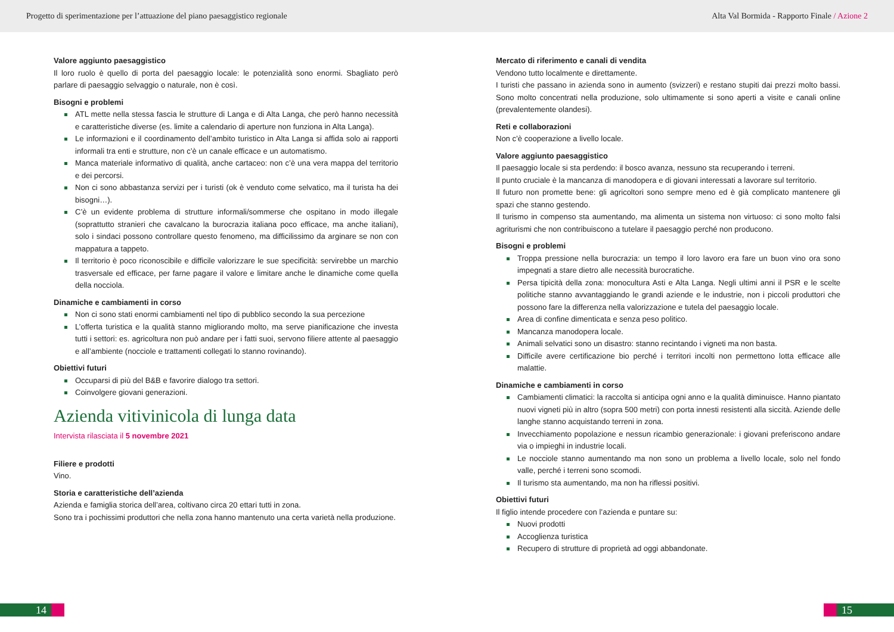Progetto di sperimentazione per l’attuazione del piano paesaggistico regionale Alta Val Bormida - Rapporto Finale / Azione 2
Valore aggiunto paesaggistico
Il loro ruolo è quello di porta del paesaggio locale: le potenzialità sono enormi. Sbagliato però parlare di paesaggio selvaggio o naturale, non è così.
Bisogni e problemi
ATL mette nella stessa fascia le strutture di Langa e di Alta Langa, che però hanno necessità e caratteristiche diverse (es. limite a calendario di aperture non funziona in Alta Langa).
Le informazioni e il coordinamento dell’ambito turistico in Alta Langa si affida solo ai rapporti informali tra enti e strutture, non c’è un canale efficace e un automatismo.
Manca materiale informativo di qualità, anche cartaceo: non c’è una vera mappa del territorio e dei percorsi.
Non ci sono abbastanza servizi per i turisti (ok è venduto come selvatico, ma il turista ha dei bisogni…).
C’è un evidente problema di strutture informali/sommerse che ospitano in modo illegale (soprattutto stranieri che cavalcano la burocrazia italiana poco efficace, ma anche italiani), solo i sindaci possono controllare questo fenomeno, ma difficilissimo da arginare se non con mappatura a tappeto.
Il territorio è poco riconoscibile e difficile valorizzare le sue specificità: servirebbe un marchio trasversale ed efficace, per farne pagare il valore e limitare anche le dinamiche come quella della nocciola.
Dinamiche e cambiamenti in corso
Non ci sono stati enormi cambiamenti nel tipo di pubblico secondo la sua percezione
L’offerta turistica e la qualità stanno migliorando molto, ma serve pianificazione che investa tutti i settori: es. agricoltura non può andare per i fatti suoi, servono filiere attente al paesaggio e all’ambiente (nocciole e trattamenti collegati lo stanno rovinando).
Obiettivi futuri
Occuparsi di più del B&B e favorire dialogo tra settori.
Coinvolgere giovani generazioni.
Azienda vitivinicola di lunga data
Intervista rilasciata il 5 novembre 2021
Filiere e prodotti
Vino.
Storia e caratteristiche dell’azienda
Azienda e famiglia storica dell’area, coltivano circa 20 ettari tutti in zona.
Sono tra i pochissimi produttori che nella zona hanno mantenuto una certa varietà nella produzione.
Mercato di riferimento e canali di vendita
Vendono tutto localmente e direttamente.
I turisti che passano in azienda sono in aumento (svizzeri) e restano stupiti dai prezzi molto bassi. Sono molto concentrati nella produzione, solo ultimamente si sono aperti a visite e canali online (prevalentemente olandesi).
Reti e collaborazioni
Non c’è cooperazione a livello locale.
Valore aggiunto paesaggistico
Il paesaggio locale si sta perdendo: il bosco avanza, nessuno sta recuperando i terreni.
Il punto cruciale è la mancanza di manodopera e di giovani interessati a lavorare sul territorio.
Il futuro non promette bene: gli agricoltori sono sempre meno ed è già complicato mantenere gli spazi che stanno gestendo.
Il turismo in compenso sta aumentando, ma alimenta un sistema non virtuoso: ci sono molto falsi agriturismi che non contribuiscono a tutelare il paesaggio perché non producono.
Bisogni e problemi
Troppa pressione nella burocrazia: un tempo il loro lavoro era fare un buon vino ora sono impegnati a stare dietro alle necessità burocratiche.
Persa tipicità della zona: monocultura Asti e Alta Langa. Negli ultimi anni il PSR e le scelte politiche stanno avvantaggiando le grandi aziende e le industrie, non i piccoli produttori che possono fare la differenza nella valorizzazione e tutela del paesaggio locale.
Area di confine dimenticata e senza peso politico.
Mancanza manodopera locale.
Animali selvatici sono un disastro: stanno recintando i vigneti ma non basta.
Difficile avere certificazione bio perché i territori incolti non permettono lotta efficace alle malattie.
Dinamiche e cambiamenti in corso
Cambiamenti climatici: la raccolta si anticipa ogni anno e la qualità diminuisce. Hanno piantato nuovi vigneti più in altro (sopra 500 metri) con porta innesti resistenti alla siccità. Aziende delle langhe stanno acquistando terreni in zona.
Invecchiamento popolazione e nessun ricambio generazionale: i giovani preferiscono andare via o impieghi in industrie locali.
Le nocciole stanno aumentando ma non sono un problema a livello locale, solo nel fondo valle, perché i terreni sono scomodi.
Il turismo sta aumentando, ma non ha riflessi positivi.
Obiettivi futuri
Il figlio intende procedere con l’azienda e puntare su:
Nuovi prodotti
Accoglienza turistica
Recupero di strutture di proprietà ad oggi abbandonate.
14 15